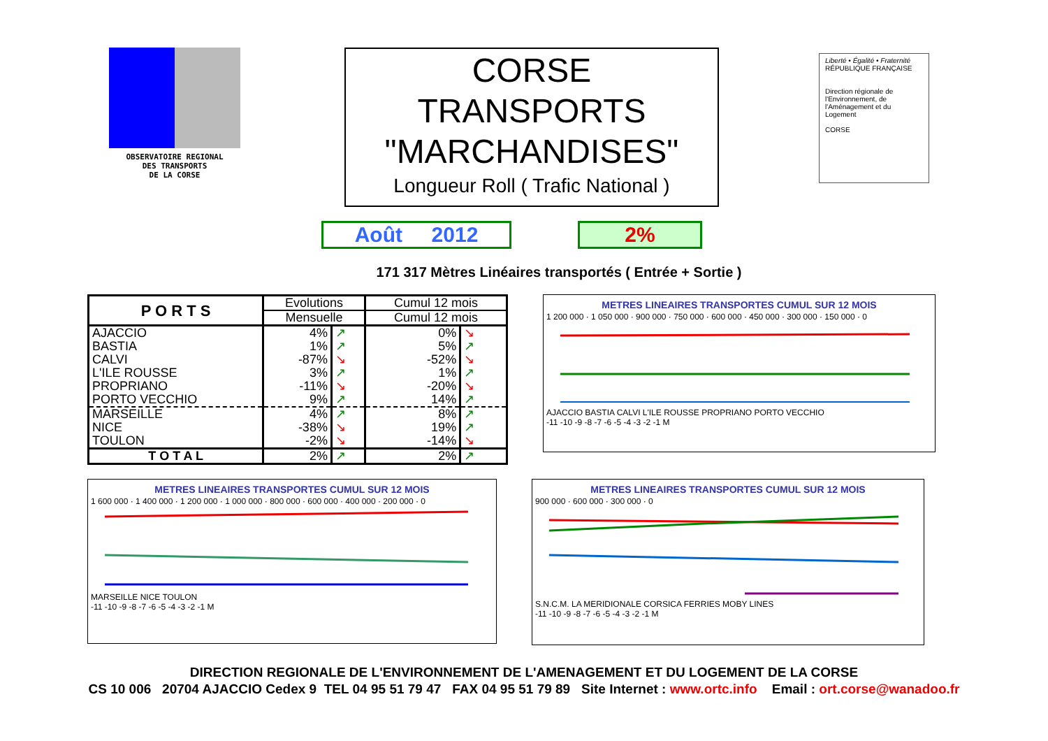OBSERVATOIRE REGIONAL
DES TRANSPORTS
DE LA CORSE
CORSE
TRANSPORTS
"MARCHANDISES"
Longueur Roll ( Trafic National )
Liberté • Égalité • Fraternité
RÉPUBLIQUE FRANÇAISE
Direction régionale de l'Environnement, de l'Aménagement et du Logement
CORSE
Août 2012 2%
171 317 Mètres Linéaires transportés ( Entrée + Sortie )
| P O R T S | Evolutions | | Cumul 12 mois | |
| --- | --- | --- | --- | --- |
| | Mensuelle | | Cumul 12 mois | |
| AJACCIO | 4% | ↗ | 0% | ↘ |
| BASTIA | 1% | ↗ | 5% | ↗ |
| CALVI | -87% | ↘ | -52% | ↘ |
| L'ILE ROUSSE | 3% | ↗ | 1% | ↗ |
| PROPRIANO | -11% | ↘ | -20% | ↘ |
| PORTO VECCHIO | 9% | ↗ | 14% | ↗ |
| MARSEILLE | 4% | ↗ | 8% | ↗ |
| NICE | -38% | ↘ | 19% | ↗ |
| TOULON | -2% | ↘ | -14% | ↘ |
| T O T A L | 2% | ↗ | 2% | ↗ |
METRES LINEAIRES TRANSPORTES CUMUL SUR 12 MOIS
1 200 000 · 1 050 000 · 900 000 · 750 000 · 600 000 · 450 000 · 300 000 · 150 000 · 0
AJACCIO BASTIA CALVI L'ILE ROUSSE PROPRIANO PORTO VECCHIO
-11 -10 -9 -8 -7 -6 -5 -4 -3 -2 -1 M
METRES LINEAIRES TRANSPORTES CUMUL SUR 12 MOIS
1 600 000 · 1 400 000 · 1 200 000 · 1 000 000 · 800 000 · 600 000 · 400 000 · 200 000 · 0
MARSEILLE NICE TOULON
-11 -10 -9 -8 -7 -6 -5 -4 -3 -2 -1 M
METRES LINEAIRES TRANSPORTES CUMUL SUR 12 MOIS
900 000 · 600 000 · 300 000 · 0
S.N.C.M. LA MERIDIONALE CORSICA FERRIES MOBY LINES
-11 -10 -9 -8 -7 -6 -5 -4 -3 -2 -1 M
DIRECTION REGIONALE DE L'ENVIRONNEMENT DE L'AMENAGEMENT ET DU LOGEMENT DE LA CORSE
CS 10 006 20704 AJACCIO Cedex 9 TEL 04 95 51 79 47 FAX 04 95 51 79 89 Site Internet : www.ortc.info Email : ort.corse@wanadoo.fr